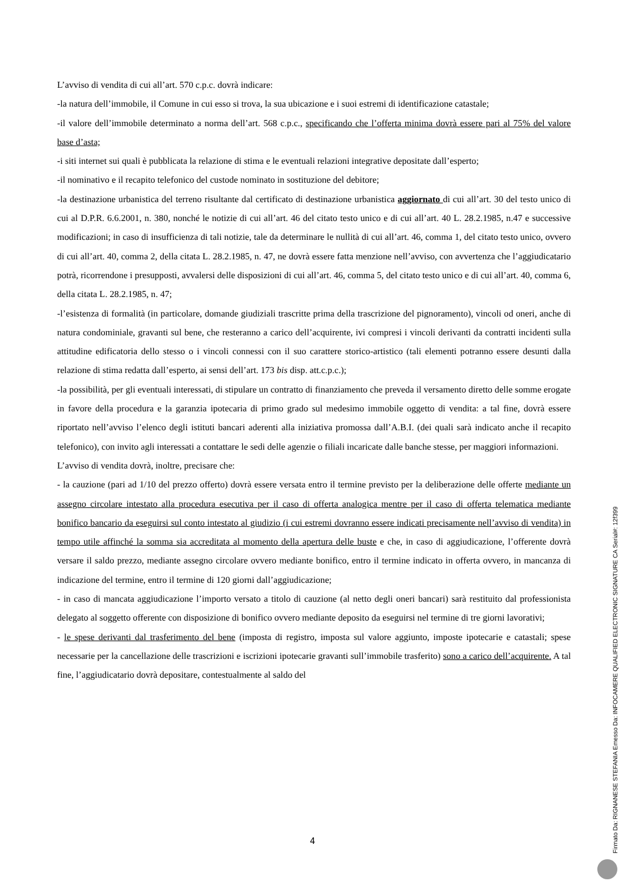L’avviso di vendita di cui all’art. 570 c.p.c. dovrà indicare:
-la natura dell’immobile, il Comune in cui esso si trova, la sua ubicazione e i suoi estremi di identificazione catastale;
-il valore dell’immobile determinato a norma dell’art. 568 c.p.c., specificando che l’offerta minima dovrà essere pari al 75% del valore base d’asta;
-i siti internet sui quali è pubblicata la relazione di stima e le eventuali relazioni integrative depositate dall’esperto;
-il nominativo e il recapito telefonico del custode nominato in sostituzione del debitore;
-la destinazione urbanistica del terreno risultante dal certificato di destinazione urbanistica aggiornato di cui all’art. 30 del testo unico di cui al D.P.R. 6.6.2001, n. 380, nonché le notizie di cui all’art. 46 del citato testo unico e di cui all’art. 40 L. 28.2.1985, n.47 e successive modificazioni; in caso di insufficienza di tali notizie, tale da determinare le nullità di cui all’art. 46, comma 1, del citato testo unico, ovvero di cui all’art. 40, comma 2, della citata L. 28.2.1985, n. 47, ne dovrà essere fatta menzione nell’avviso, con avvertenza che l’aggiudicatario potrà, ricorrendone i presupposti, avvalersi delle disposizioni di cui all’art. 46, comma 5, del citato testo unico e di cui all’art. 40, comma 6, della citata L. 28.2.1985, n. 47;
-l’esistenza di formalità (in particolare, domande giudiziali trascritte prima della trascrizione del pignoramento), vincoli od oneri, anche di natura condominiale, gravanti sul bene, che resteranno a carico dell’acquirente, ivi compresi i vincoli derivanti da contratti incidenti sulla attitudine edificatoria dello stesso o i vincoli connessi con il suo carattere storico-artistico (tali elementi potranno essere desunti dalla relazione di stima redatta dall’esperto, ai sensi dell’art. 173 bis disp. att.c.p.c.);
-la possibilità, per gli eventuali interessati, di stipulare un contratto di finanziamento che preveda il versamento diretto delle somme erogate in favore della procedura e la garanzia ipotecaria di primo grado sul medesimo immobile oggetto di vendita: a tal fine, dovrà essere riportato nell’avviso l’elenco degli istituti bancari aderenti alla iniziativa promossa dall’A.B.I. (dei quali sarà indicato anche il recapito telefonico), con invito agli interessati a contattare le sedi delle agenzie o filiali incaricate dalle banche stesse, per maggiori informazioni.
L’avviso di vendita dovrà, inoltre, precisare che:
- la cauzione (pari ad 1/10 del prezzo offerto) dovrà essere versata entro il termine previsto per la deliberazione delle offerte mediante un assegno circolare intestato alla procedura esecutiva per il caso di offerta analogica mentre per il caso di offerta telematica mediante bonifico bancario da eseguirsi sul conto intestato al giudizio (i cui estremi dovranno essere indicati precisamente nell’avviso di vendita) in tempo utile affinché la somma sia accreditata al momento della apertura delle buste e che, in caso di aggiudicazione, l’offerente dovrà versare il saldo prezzo, mediante assegno circolare ovvero mediante bonifico, entro il termine indicato in offerta ovvero, in mancanza di indicazione del termine, entro il termine di 120 giorni dall’aggiudicazione;
- in caso di mancata aggiudicazione l’importo versato a titolo di cauzione (al netto degli oneri bancari) sarà restituito dal professionista delegato al soggetto offerente con disposizione di bonifico ovvero mediante deposito da eseguirsi nel termine di tre giorni lavorativi;
- le spese derivanti dal trasferimento del bene (imposta di registro, imposta sul valore aggiunto, imposte ipotecarie e catastali; spese necessarie per la cancellazione delle trascrizioni e iscrizioni ipotecarie gravanti sull’immobile trasferito) sono a carico dell’acquirente. A tal fine, l’aggiudicatario dovrà depositare, contestualmente al saldo del
4
Firmato Da: RIGNANESE STEFANIA Emesso Da: INFOCAMERE QUALIFIED ELECTRONIC SIGNATURE CA Serial#: 12f399